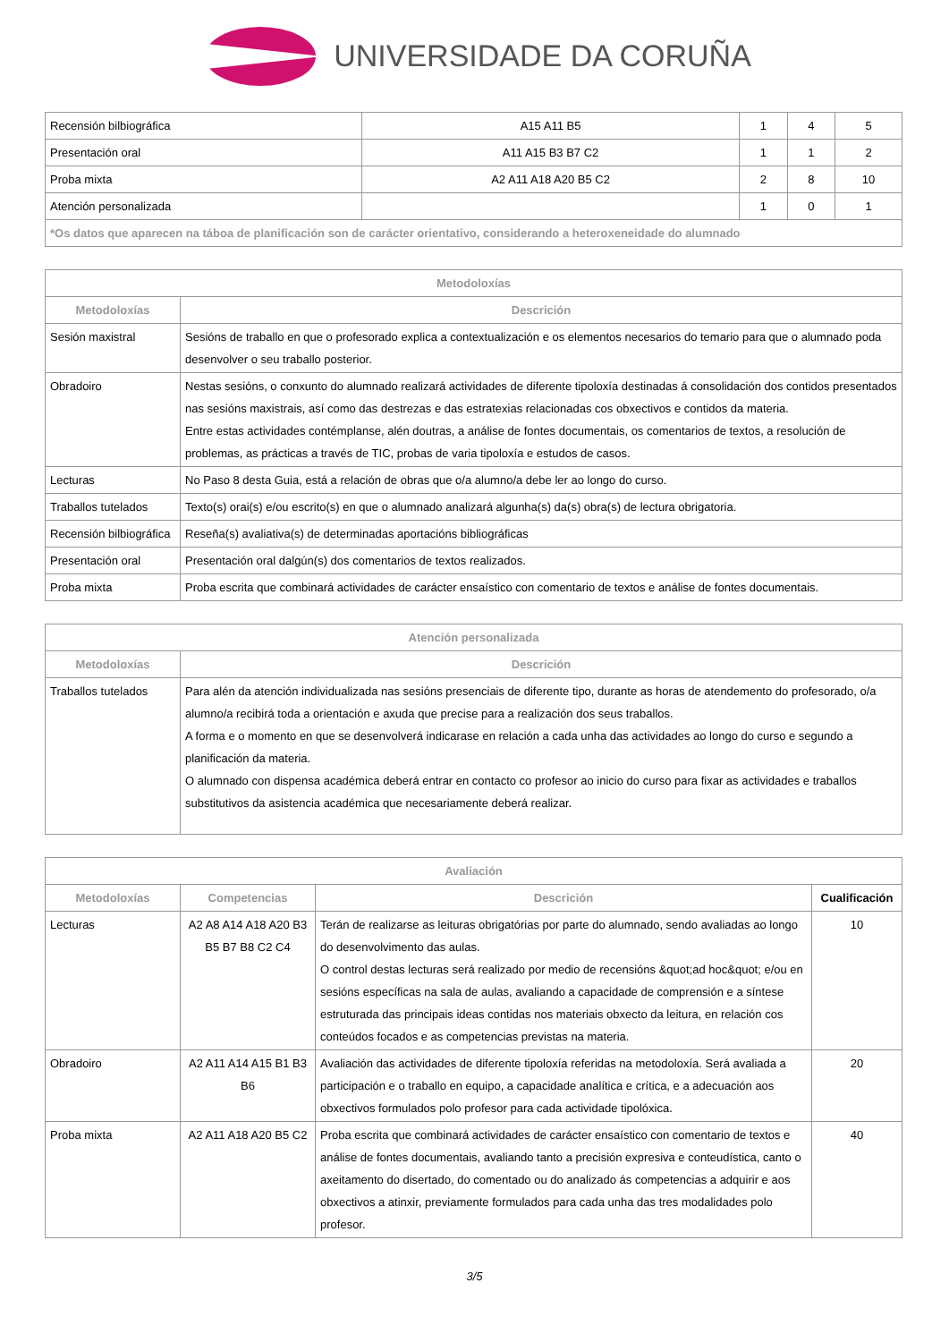UNIVERSIDADE DA CORUÑA
| Recensión bilbiográfica | A15 A11 B5 | 1 | 4 | 5 |
| Presentación oral | A11 A15 B3 B7 C2 | 1 | 1 | 2 |
| Proba mixta | A2 A11 A18 A20 B5 C2 | 2 | 8 | 10 |
| Atención personalizada | | 1 | 0 | 1 |
| *Os datos que aparecen na táboa de planificación son de carácter orientativo, considerando a heteroxeneidade do alumnado | | | | |
| Metodoloxías | |
| --- | --- |
| Metodoloxías | Descrición |
| Sesión maxistral | Sesións de traballo en que o profesorado explica a contextualización e os elementos necesarios do temario para que o alumnado poda desenvolver o seu traballo posterior. |
| Obradoiro | Nestas sesións, o conxunto do alumnado realizará actividades de diferente tipoloxía destinadas á consolidación dos contidos presentados nas sesións maxistrais, así como das destrezas e das estratexias relacionadas cos obxectivos e contidos da materia. Entre estas actividades contémplanse, alén doutras, a análise de fontes documentais, os comentarios de textos, a resolución de problemas, as prácticas a través de TIC, probas de varia tipoloxía e estudos de casos. |
| Lecturas | No Paso 8 desta Guia, está a relación de obras que o/a alumno/a debe ler ao longo do curso. |
| Traballos tutelados | Texto(s) orai(s) e/ou escrito(s) en que o alumnado analizará algunha(s) da(s) obra(s) de lectura obrigatoria. |
| Recensión bilbiográfica | Reseña(s) avaliativa(s) de determinadas aportacións bibliográficas |
| Presentación oral | Presentación oral dalgún(s) dos comentarios de textos realizados. |
| Proba mixta | Proba escrita que combinará actividades de carácter ensaístico con comentario de textos e análise de fontes documentais. |
| Atención personalizada | |
| --- | --- |
| Metodoloxías | Descrición |
| Traballos tutelados | Para alén da atención individualizada nas sesións presenciais de diferente tipo, durante as horas de atendemento do profesorado, o/a alumno/a recibirá toda a orientación e axuda que precise para a realización dos seus traballos. A forma e o momento en que se desenvolverá indicarase en relación a cada unha das actividades ao longo do curso e segundo a planificación da materia. O alumnado con dispensa académica deberá entrar en contacto co profesor ao inicio do curso para fixar as actividades e traballos substitutivos da asistencia académica que necesariamente deberá realizar. |
| Avaliación | | | |
| --- | --- | --- | --- |
| Metodoloxías | Competencias | Descrición | Cualificación |
| Lecturas | A2 A8 A14 A18 A20 B3 B5 B7 B8 C2 C4 | Terán de realizarse as leituras obrigatórias por parte do alumnado, sendo avaliadas ao longo do desenvolvimento das aulas. O control destas lecturas será realizado por medio de recensións &quot;ad hoc&quot; e/ou en sesións específicas na sala de aulas, avaliando a capacidade de comprensión e a síntese estruturada das principais ideas contidas nos materiais obxecto da leitura, en relación cos conteúdos focados e as competencias previstas na materia. | 10 |
| Obradoiro | A2 A11 A14 A15 B1 B3 B6 | Avaliación das actividades de diferente tipoloxía referidas na metodoloxía. Será avaliada a participación e o traballo en equipo, a capacidade analítica e crítica, e a adecuación aos obxectivos formulados polo profesor para cada actividade tipolóxica. | 20 |
| Proba mixta | A2 A11 A18 A20 B5 C2 | Proba escrita que combinará actividades de carácter ensaístico con comentario de textos e análise de fontes documentais, avaliando tanto a precisión expresiva e conteudística, canto o axeitamento do disertado, do comentado ou do analizado ás competencias a adquirir e aos obxectivos a atinxir, previamente formulados para cada unha das tres modalidades polo profesor. | 40 |
3/5